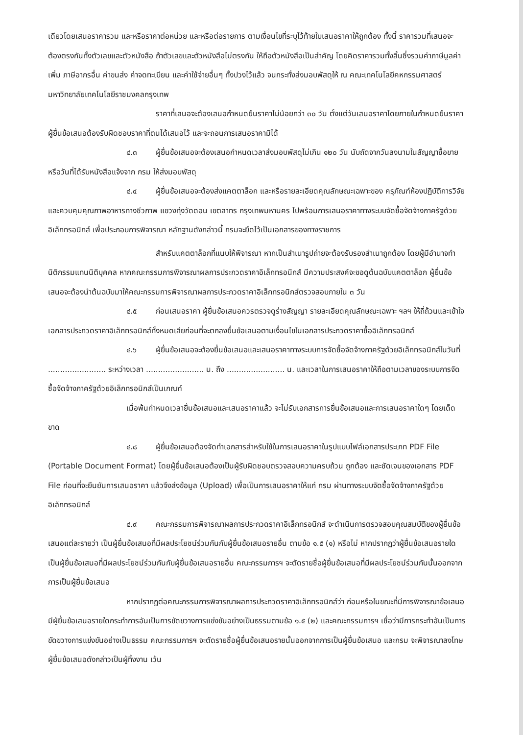เดียวโดยเสนอราคารวม และหรือราคาต่อหน่วย และหรือต่อรายการ ตามเงื่อนไขที่ระบุไว้ท้ายใบเสนอราคาให้ถูกต้อง ทั้งนี้ ราคารวมที่เสนอจะต้องตรงกันทั้งตัวเลขและตัวหนังสือ ถ้าตัวเลขและตัวหนังสือไม่ตรงกัน ให้ถือตัวหนังสือเป็นสำคัญ โดยคิดราคารวมทั้งสิ้นซึ่งรวมค่าภาษีมูลค่าเพิ่ม ภาษีอากรอื่น ค่าขนส่ง ค่าจดทะเบียน และค่าใช้จ่ายอื่นๆ ทั้งปวงไว้แล้ว จนกระทั่งส่งมอบพัสดุให้ ณ คณะเทคโนโลยีคหกรรมศาสตร์ มหาวิทยาลัยเทคโนโลยีราชมงคลกรุงเทพ
ราคาที่เสนอจะต้องเสนอกำหนดยืนราคาไม่น้อยกว่า ๓๐ วัน ตั้งแต่วันเสนอราคาโดยภายในกำหนดยืนราคา ผู้ยื่นข้อเสนอต้องรับผิดชอบราคาที่ตนได้เสนอไว้ และจะถอนการเสนอราคามิได้
๔.๓ ผู้ยื่นข้อเสนอจะต้องเสนอกำหนดเวลาส่งมอบพัสดุไม่เกิน ๑๒๐ วัน นับถัดจากวันลงนามในสัญญาซื้อขาย หรือวันที่ได้รับหนังสือแจ้งจาก กรม ให้ส่งมอบพัสดุ
๔.๔ ผู้ยื่นข้อเสนอจะต้องส่งแคตตาล็อก และหรือรายละเอียดคุณลักษณะเฉพาะของ ครุภัณฑ์ห้องปฏิบัติการวิจัยและควบคุมคุณภาพอาหารทางชีวภาพ แขวงทุ่งวัดดอน เขตสาทร กรุงเทพมหานคร ไปพร้อมการเสนอราคาทางระบบจัดซื้อจัดจ้างภาครัฐด้วยอิเล็กทรอนิกส์ เพื่อประกอบการพิจารณา หลักฐานดังกล่าวนี้ กรมจะยึดไว้เป็นเอกสารของทางราชการ
สำหรับแคตตาล็อกที่แนบให้พิจารณา หากเป็นสำเนารูปถ่ายจะต้องรับรองสำเนาถูกต้อง โดยผู้มีอำนาจทำนิติกรรมแทนนิติบุคคล หากคณะกรรมการพิจารณาผลการประกวดราคาอิเล็กทรอนิกส์ มีความประสงค์จะขอดูต้นฉบับแคตตาล็อก ผู้ยื่นข้อเสนอจะต้องนำต้นฉบับมาให้คณะกรรมการพิจารณาผลการประกวดราคาอิเล็กทรอนิกส์ตรวจสอบภายใน ๓ วัน
๔.๕ ก่อนเสนอราคา ผู้ยื่นข้อเสนอควรตรวจดูร่างสัญญา รายละเอียดคุณลักษณะเฉพาะ ฯลฯ ให้ถี่ถ้วนและเข้าใจเอกสารประกวดราคาอิเล็กทรอนิกส์ทั้งหมดเสียก่อนที่จะตกลงยื่นข้อเสนอตามเงื่อนไขในเอกสารประกวดราคาซื้ออิเล็กทรอนิกส์
๔.๖ ผู้ยื่นข้อเสนอจะต้องยื่นข้อเสนอและเสนอราคาทางระบบการจัดซื้อจัดจ้างภาครัฐด้วยอิเล็กทรอนิกส์ในวันที่ ........................ ระหว่างเวลา ........................ น. ถึง ........................ น. และเวลาในการเสนอราคาให้ถือตามเวลาของระบบการจัดซื้อจัดจ้างภาครัฐด้วยอิเล็กทรอนิกส์เป็นเกณฑ์
เมื่อพ้นกำหนดเวลายื่นข้อเสนอและเสนอราคาแล้ว จะไม่รับเอกสารการยื่นข้อเสนอและการเสนอราคาใดๆ โดยเด็ดขาด
๔.๘ ผู้ยื่นข้อเสนอต้องจัดทำเอกสารสำหรับใช้ในการเสนอราคาในรูปแบบไฟล์เอกสารประเภท PDF File (Portable Document Format) โดยผู้ยื่นข้อเสนอต้องเป็นผู้รับผิดชอบตรวจสอบความครบถ้วน ถูกต้อง และชัดเจนของเอกสาร PDF File ก่อนที่จะยืนยันการเสนอราคา แล้วจึงส่งข้อมูล (Upload) เพื่อเป็นการเสนอราคาให้แก่ กรม ผ่านทางระบบจัดซื้อจัดจ้างภาครัฐด้วยอิเล็กทรอนิกส์
๔.๙ คณะกรรมการพิจารณาผลการประกวดราคาอิเล็กทรอนิกส์ จะดำเนินการตรวจสอบคุณสมบัติของผู้ยื่นข้อเสนอแต่ละรายว่า เป็นผู้ยื่นข้อเสนอที่มีผลประโยชน์ร่วมกันกับผู้ยื่นข้อเสนอรายอื่น ตามข้อ ๑.๕ (๑) หรือไม่ หากปรากฏว่าผู้ยื่นข้อเสนอรายใดเป็นผู้ยื่นข้อเสนอที่มีผลประโยชน์ร่วมกันกับผู้ยื่นข้อเสนอรายอื่น คณะกรรมการฯ จะตัดรายชื่อผู้ยื่นข้อเสนอที่มีผลประโยชน์ร่วมกันนั้นออกจากการเป็นผู้ยื่นข้อเสนอ
หากปรากฏต่อคณะกรรมการพิจารณาผลการประกวดราคาอิเล็กทรอนิกส์ว่า ก่อนหรือในขณะที่มีการพิจารณาข้อเสนอ มีผู้ยื่นข้อเสนอรายใดกระทำการอันเป็นการขัดขวางการแข่งขันอย่างเป็นธรรมตามข้อ ๑.๕ (๒) และคณะกรรมการฯ เชื่อว่ามีการกระทำอันเป็นการขัดขวางการแข่งขันอย่างเป็นธรรม คณะกรรมการฯ จะตัดรายชื่อผู้ยื่นข้อเสนอรายนั้นออกจากการเป็นผู้ยื่นข้อเสนอ และกรม จะพิจารณาลงโทษผู้ยื่นข้อเสนอดังกล่าวเป็นผู้ทิ้งงาน เว้น